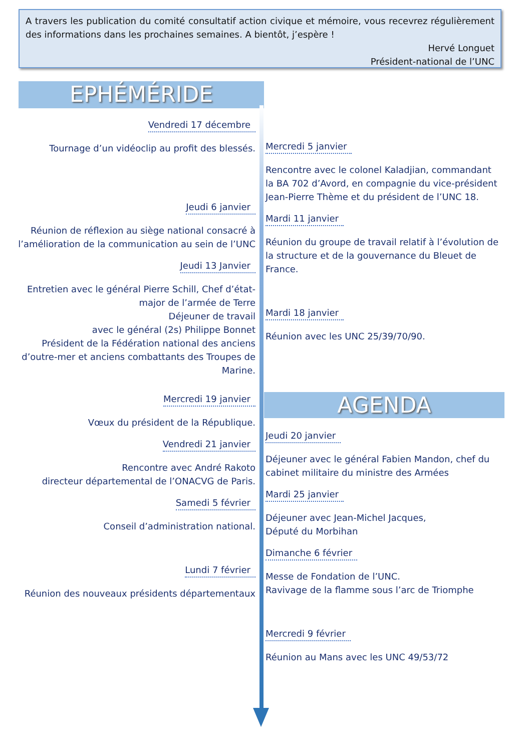A travers les publication du comité consultatif action civique et mémoire, vous recevrez régulièrement des informations dans les prochaines semaines. A bientôt, j’espère !
Hervé Longuet
Président-national de l’UNC
EPHÉMÉRIDE
Vendredi 17 décembre
Tournage d’un vidéoclip au profit des blessés.
Jeudi 6 janvier
Réunion de réflexion au siège national consacré à l’amélioration de la communication au sein de l’UNC
Jeudi 13 Janvier
Entretien avec le général Pierre Schill, Chef d’état-major de l’armée de Terre
Déjeuner de travail
avec le général (2s) Philippe Bonnet
Président de la Fédération national des anciens d’outre-mer et anciens combattants des Troupes de Marine.
Mercredi 19 janvier
Vœux du président de la République.
Vendredi 21 janvier
Rencontre avec André Rakoto
directeur départemental de l’ONACVG de Paris.
Samedi 5 février
Conseil d’administration national.
Lundi 7 février
Réunion des nouveaux présidents départementaux
Mercredi 5 janvier
Rencontre avec le colonel Kaladjian, commandant la BA 702 d’Avord, en compagnie du vice-président Jean-Pierre Thème et du président de l’UNC 18.
Mardi 11 janvier
Réunion du groupe de travail relatif à l’évolution de la structure et de la gouvernance du Bleuet de France.
Mardi 18 janvier
Réunion avec les UNC 25/39/70/90.
AGENDA
Jeudi 20 janvier
Déjeuner avec le général Fabien Mandon, chef du cabinet militaire du ministre des Armées
Mardi 25 janvier
Déjeuner avec Jean-Michel Jacques,
Député du Morbihan
Dimanche 6 février
Messe de Fondation de l’UNC.
Ravivage de la flamme sous l’arc de Triomphe
Mercredi 9 février
Réunion au Mans avec les UNC 49/53/72